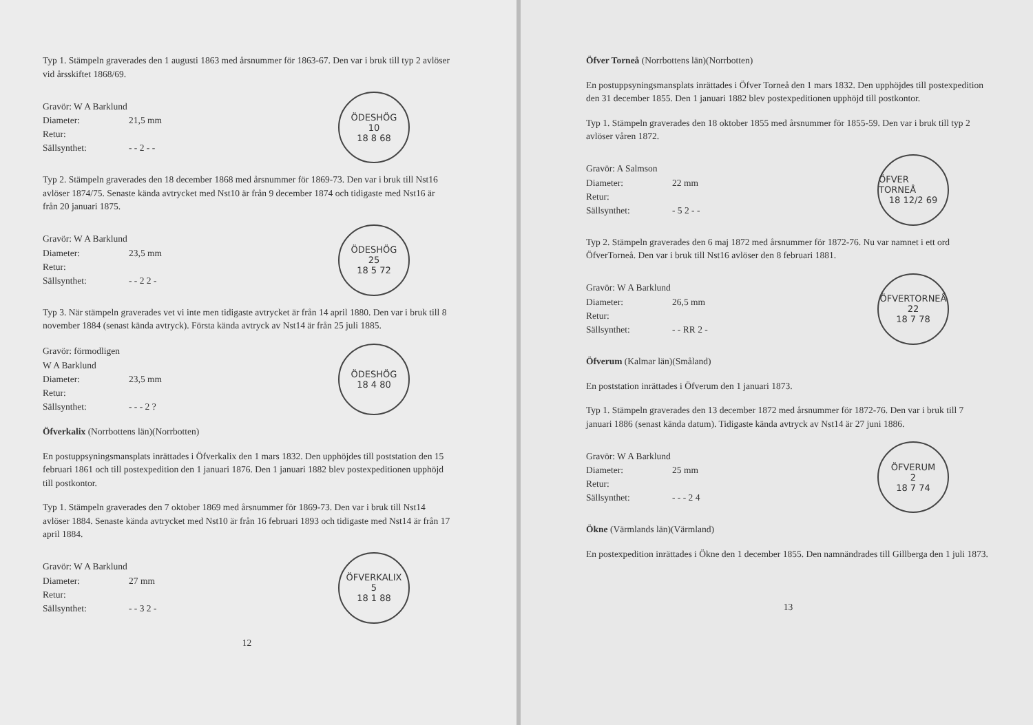Typ 1. Stämpeln graverades den 1 augusti 1863 med årsnummer för 1863-67. Den var i bruk till typ 2 avlöser vid årsskiftet 1868/69.
Gravör: W A Barklund
Diameter: 21,5 mm
Retur:
Sällsynthet: - - 2 - -
ÖDESHÖG
10
18 8 68
Typ 2. Stämpeln graverades den 18 december 1868 med årsnummer för 1869-73. Den var i bruk till Nst16 avlöser 1874/75. Senaste kända avtrycket med Nst10 är från 9 december 1874 och tidigaste med Nst16 är från 20 januari 1875.
Gravör: W A Barklund
Diameter: 23,5 mm
Retur:
Sällsynthet: - - 2 2 -
ÖDESHÖG
25
18 5 72
Typ 3. När stämpeln graverades vet vi inte men tidigaste avtrycket är från 14 april 1880. Den var i bruk till 8 november 1884 (senast kända avtryck). Första kända avtryck av Nst14 är från 25 juli 1885.
Gravör: förmodligen W A Barklund
Diameter: 23,5 mm
Retur:
Sällsynthet: - - - 2 ?
ÖDESHÖG
18 4 80
Öfverkalix (Norrbottens län)(Norrbotten)
En postuppsyningsmansplats inrättades i Öfverkalix den 1 mars 1832. Den upphöjdes till poststation den 15 februari 1861 och till postexpedition den 1 januari 1876. Den 1 januari 1882 blev postexpeditionen upphöjd till postkontor.
Typ 1. Stämpeln graverades den 7 oktober 1869 med årsnummer för 1869-73. Den var i bruk till Nst14 avlöser 1884. Senaste kända avtrycket med Nst10 är från 16 februari 1893 och tidigaste med Nst14 är från 17 april 1884.
Gravör: W A Barklund
Diameter: 27 mm
Retur:
Sällsynthet: - - 3 2 -
ÖFVERKALIX
5
18 1 88
12
Öfver Torneå (Norrbottens län)(Norrbotten)
En postuppsyningsmansplats inrättades i Öfver Torneå den 1 mars 1832. Den upphöjdes till postexpedition den 31 december 1855. Den 1 januari 1882 blev postexpeditionen upphöjd till postkontor.
Typ 1. Stämpeln graverades den 18 oktober 1855 med årsnummer för 1855-59. Den var i bruk till typ 2 avlöser våren 1872.
Gravör: A Salmson
Diameter: 22 mm
Retur:
Sällsynthet: - 5 2 - -
ÖFVER TORNEÅ
18 12/2 69
Typ 2. Stämpeln graverades den 6 maj 1872 med årsnummer för 1872-76. Nu var namnet i ett ord
ÖfverTorneå. Den var i bruk till Nst16 avlöser den 8 februari 1881.
Gravör: W A Barklund
Diameter: 26,5 mm
Retur:
Sällsynthet: - - RR 2 -
ÖFVERTORNEÅ
22
18 7 78
Öfverum (Kalmar län)(Småland)
En poststation inrättades i Öfverum den 1 januari 1873.
Typ 1. Stämpeln graverades den 13 december 1872 med årsnummer för 1872-76. Den var i bruk till 7 januari 1886 (senast kända datum). Tidigaste kända avtryck av Nst14 är 27 juni 1886.
Gravör: W A Barklund
Diameter: 25 mm
Retur:
Sällsynthet: - - - 2 4
ÖFVERUM
2
18 7 74
Ökne (Värmlands län)(Värmland)
En postexpedition inrättades i Ökne den 1 december 1855. Den namnändrades till Gillberga den 1 juli 1873.
13